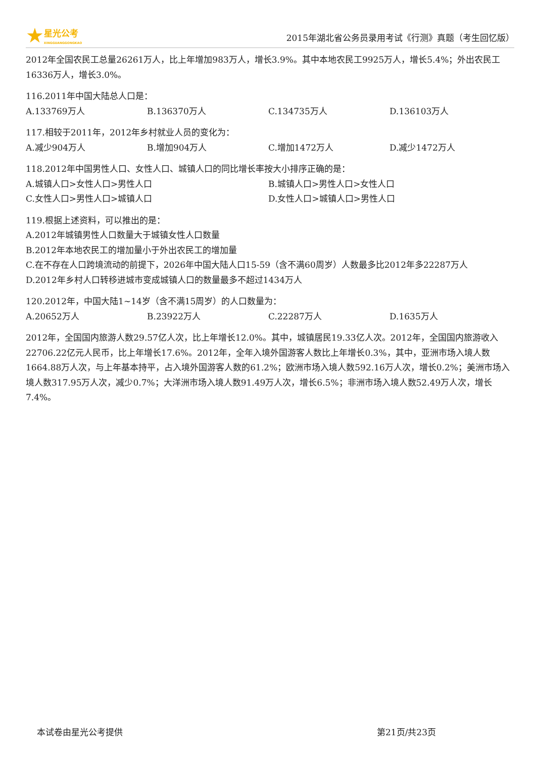★ 星光公考
XINGGUANGGONGKAO
2015年湖北省公务员录用考试《行测》真题（考生回忆版）
2012年全国农民工总量26261万人，比上年增加983万人，增长3.9%。其中本地农民工9925万人，增长5.4%；外出农民工16336万人，增长3.0%。
116.2011年中国大陆总人口是：
A.133769万人 B.136370万人 C.134735万人 D.136103万人
117.相较于2011年，2012年乡村就业人员的变化为：
A.减少904万人 B.增加904万人 C.增加1472万人 D.减少1472万人
118.2012年中国男性人口、女性人口、城镇人口的同比增长率按大小排序正确的是：
A.城镇人口>女性人口>男性人口 B.城镇人口>男性人口>女性人口
C.女性人口>男性人口>城镇人口 D.女性人口>城镇人口>男性人口
119.根据上述资料，可以推出的是：
A.2012年城镇男性人口数量大于城镇女性人口数量
B.2012年本地农民工的增加量小于外出农民工的增加量
C.在不存在人口跨境流动的前提下，2026年中国大陆人口15-59（含不满60周岁）人数最多比2012年多22287万人
D.2012年乡村人口转移进城市变成城镇人口的数量最多不超过1434万人
120.2012年，中国大陆1~14岁（含不满15周岁）的人口数量为：
A.20652万人 B.23922万人 C.22287万人 D.1635万人
2012年，全国国内旅游人数29.57亿人次，比上年增长12.0%。其中，城镇居民19.33亿人次。2012年，全国国内旅游收入22706.22亿元人民币，比上年增长17.6%。2012年，全年入境外国游客人数比上年增长0.3%，其中，亚洲市场入境人数1664.88万人次，与上年基本持平，占入境外国游客人数的61.2%；欧洲市场入境人数592.16万人次，增长0.2%；美洲市场入境人数317.95万人次，减少0.7%；大洋洲市场入境人数91.49万人次，增长6.5%；非洲市场入境人数52.49万人次，增长7.4%。
本试卷由星光公考提供 第21页/共23页